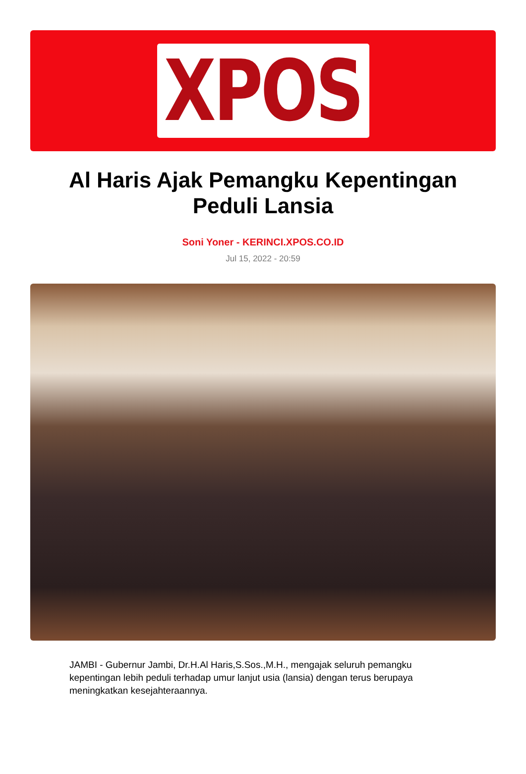XPOS
Al Haris Ajak Pemangku Kepentingan Peduli Lansia
Soni Yoner - KERINCI.XPOS.CO.ID
Jul 15, 2022 - 20:59
JAMBI - Gubernur Jambi, Dr.H.Al Haris,S.Sos.,M.H., mengajak seluruh pemangku kepentingan lebih peduli terhadap umur lanjut usia (lansia) dengan terus berupaya meningkatkan kesejahteraannya.